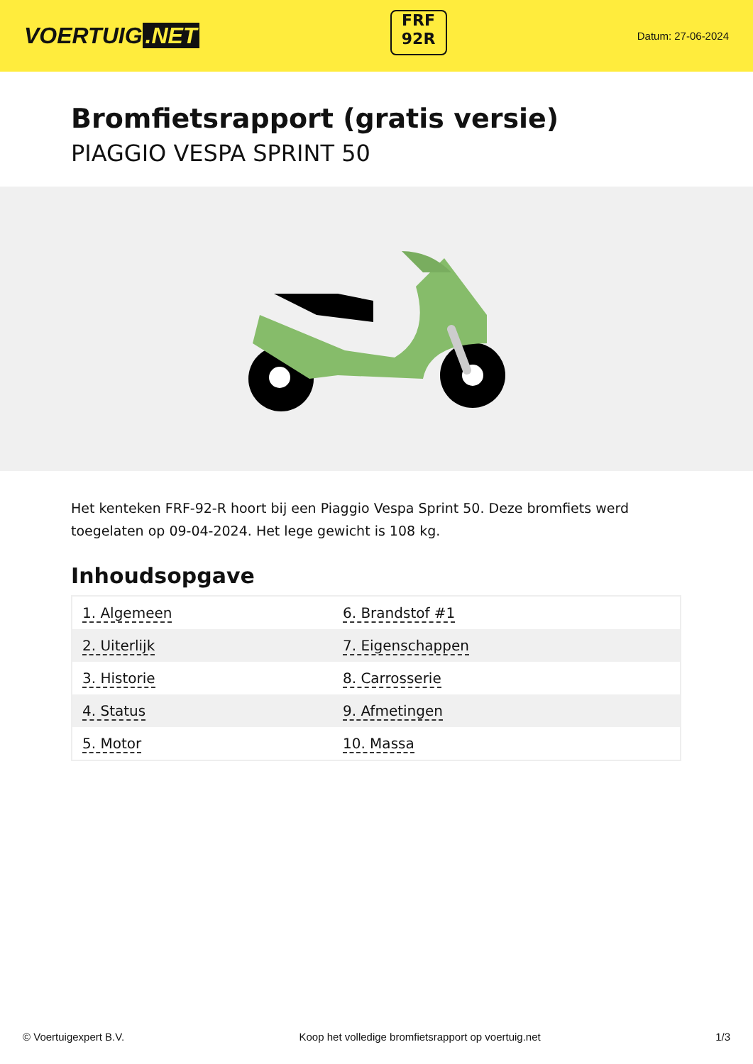VOERTUIG.NET
FRF
92R
Datum: 27-06-2024
Bromfietsrapport (gratis versie)
PIAGGIO VESPA SPRINT 50
Het kenteken FRF-92-R hoort bij een Piaggio Vespa Sprint 50. Deze bromfiets werd toegelaten op 09-04-2024. Het lege gewicht is 108 kg.
Inhoudsopgave
| 1. Algemeen | 6. Brandstof #1 |
| 2. Uiterlijk | 7. Eigenschappen |
| 3. Historie | 8. Carrosserie |
| 4. Status | 9. Afmetingen |
| 5. Motor | 10. Massa |
© Voertuigexpert B.V. Koop het volledige bromfietsrapport op voertuig.net 1/3